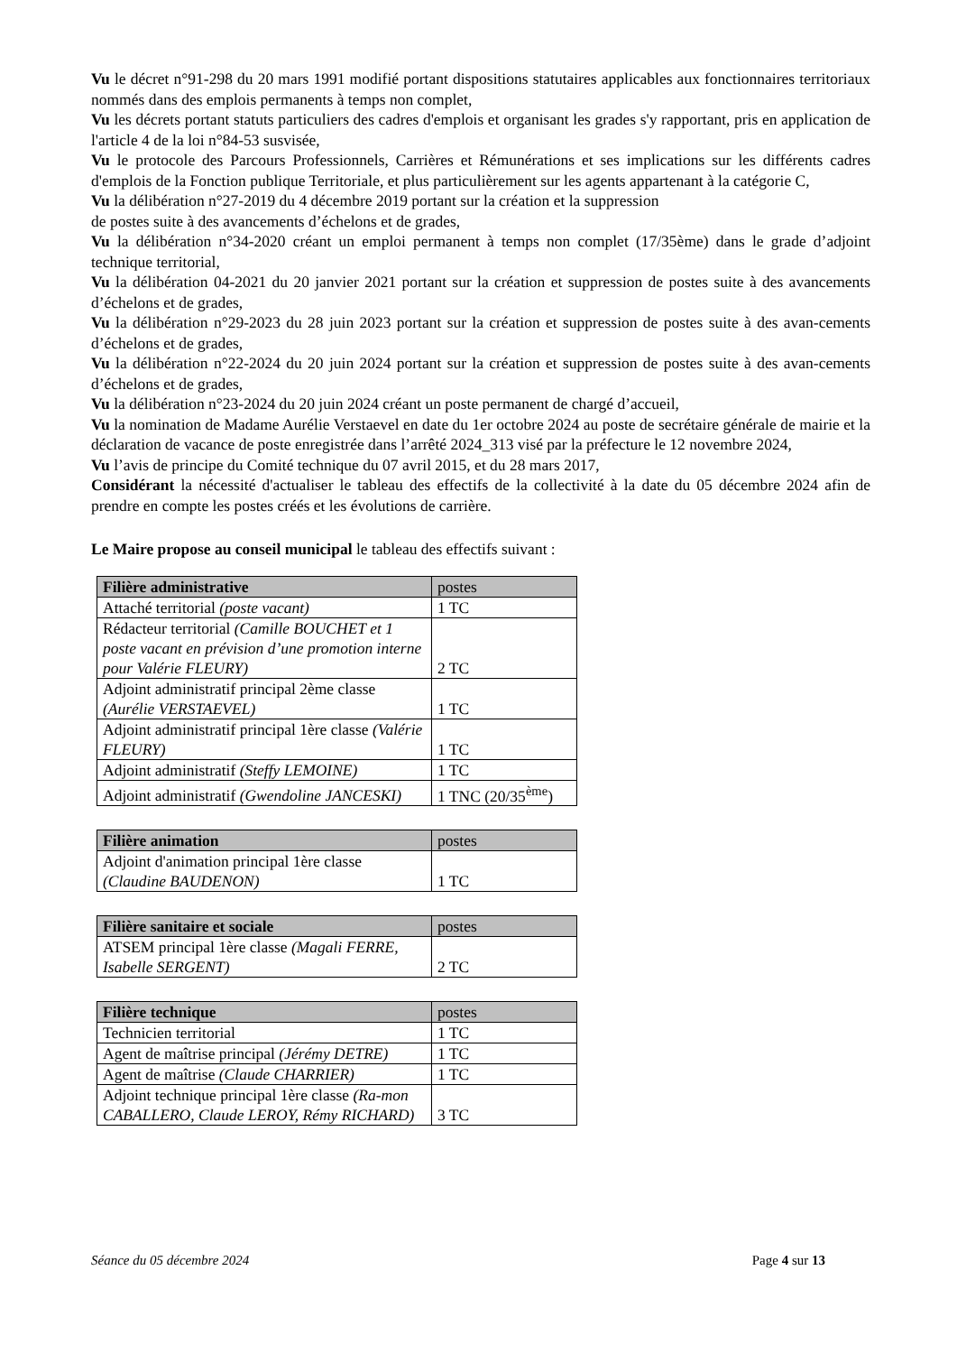Vu le décret n°91-298 du 20 mars 1991 modifié portant dispositions statutaires applicables aux fonctionnaires territoriaux nommés dans des emplois permanents à temps non complet,
Vu les décrets portant statuts particuliers des cadres d'emplois et organisant les grades s'y rapportant, pris en application de l'article 4 de la loi n°84-53 susvisée,
Vu le protocole des Parcours Professionnels, Carrières et Rémunérations et ses implications sur les différents cadres d'emplois de la Fonction publique Territoriale, et plus particulièrement sur les agents appartenant à la catégorie C,
Vu la délibération n°27-2019 du 4 décembre 2019 portant sur la création et la suppression
de postes suite à des avancements d’échelons et de grades,
Vu la délibération n°34-2020 créant un emploi permanent à temps non complet (17/35ème) dans le grade d’adjoint technique territorial,
Vu la délibération 04-2021 du 20 janvier 2021 portant sur la création et suppression de postes suite à des avancements d’échelons et de grades,
Vu la délibération n°29-2023 du 28 juin 2023 portant sur la création et suppression de postes suite à des avan-cements d’échelons et de grades,
Vu la délibération n°22-2024 du 20 juin 2024 portant sur la création et suppression de postes suite à des avan-cements d’échelons et de grades,
Vu la délibération n°23-2024 du 20 juin 2024 créant un poste permanent de chargé d’accueil,
Vu la nomination de Madame Aurélie Verstaevel en date du 1er octobre 2024 au poste de secrétaire générale de mairie et la déclaration de vacance de poste enregistrée dans l’arrêté 2024_313 visé par la préfecture le 12 novembre 2024,
Vu l’avis de principe du Comité technique du 07 avril 2015, et du 28 mars 2017,
Considérant la nécessité d'actualiser le tableau des effectifs de la collectivité à la date du 05 décembre 2024 afin de prendre en compte les postes créés et les évolutions de carrière.
Le Maire propose au conseil municipal le tableau des effectifs suivant :
| Filière administrative | postes |
| --- | --- |
| Attaché territorial (poste vacant) | 1 TC |
| Rédacteur territorial (Camille BOUCHET et 1 poste vacant en prévision d’une promotion interne pour Valérie FLEURY) | 2 TC |
| Adjoint administratif principal 2ème classe (Aurélie VERSTAEVEL) | 1 TC |
| Adjoint administratif principal 1ère classe (Valérie FLEURY) | 1 TC |
| Adjoint administratif (Steffy LEMOINE) | 1 TC |
| Adjoint administratif (Gwendoline JANCESKI) | 1 TNC (20/35<sup>ème</sup>) |
| Filière animation | postes |
| --- | --- |
| Adjoint d'animation principal 1ère classe (Claudine BAUDENON) | 1 TC |
| Filière sanitaire et sociale | postes |
| --- | --- |
| ATSEM principal 1ère classe (Magali FERRE, Isabelle SERGENT) | 2 TC |
| Filière technique | postes |
| --- | --- |
| Technicien territorial | 1 TC |
| Agent de maîtrise principal (Jérémy DETRE) | 1 TC |
| Agent de maîtrise (Claude CHARRIER) | 1 TC |
| Adjoint technique principal 1ère classe (Ra-mon CABALLERO, Claude LEROY, Rémy RICHARD) | 3 TC |
Séance du 05 décembre 2024 Page 4 sur 13